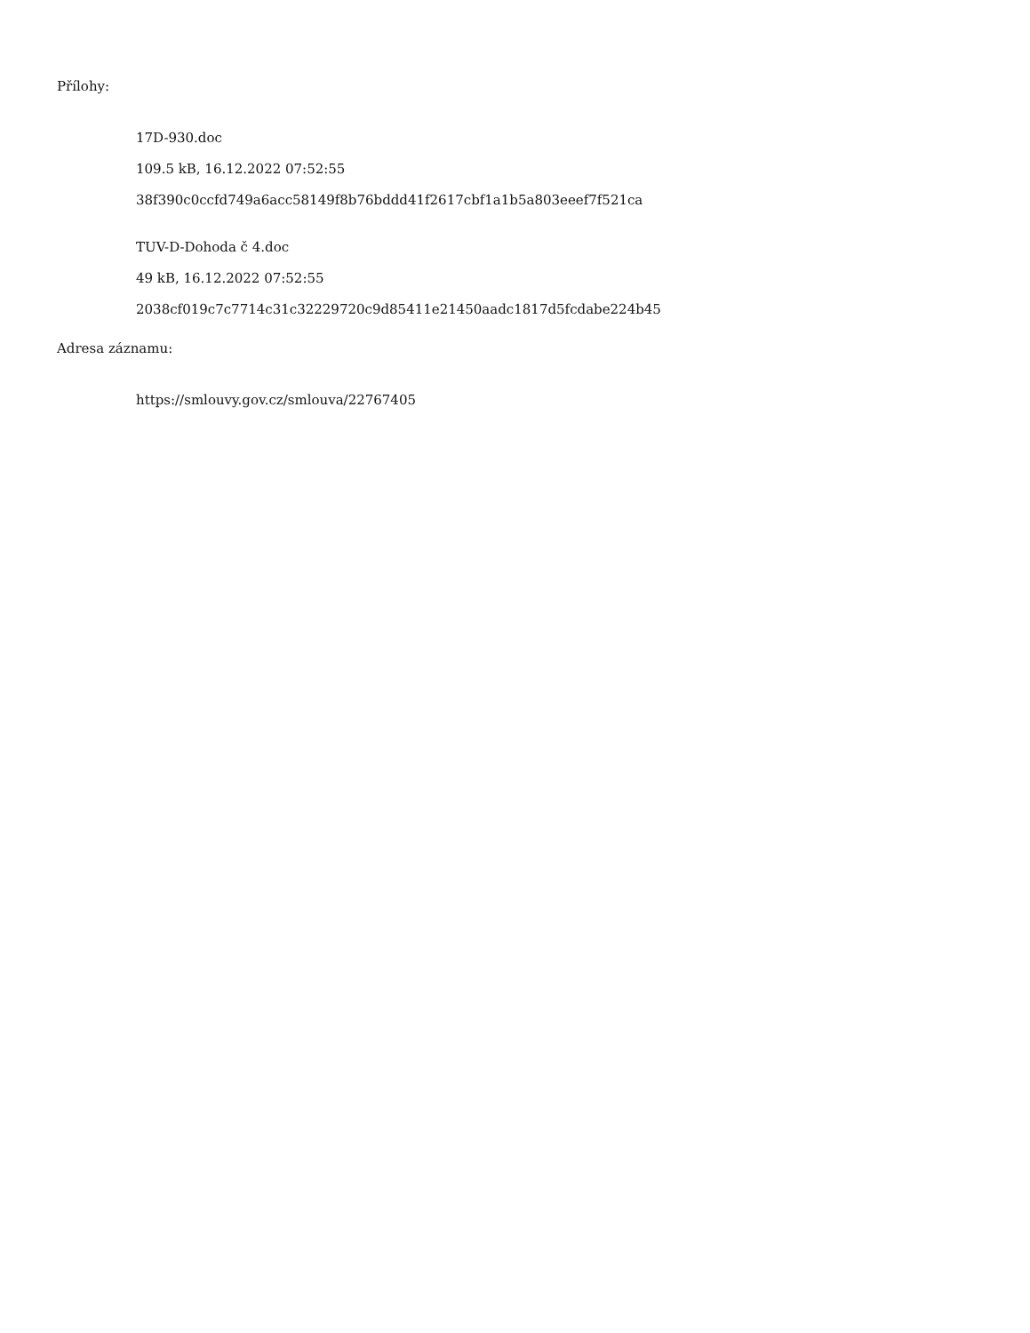Přílohy:
17D-930.doc
109.5 kB, 16.12.2022 07:52:55
38f390c0ccfd749a6acc58149f8b76bddd41f2617cbf1a1b5a803eeef7f521ca
TUV-D-Dohoda č 4.doc
49 kB, 16.12.2022 07:52:55
2038cf019c7c7714c31c32229720c9d85411e21450aadc1817d5fcdabe224b45
Adresa záznamu:
https://smlouvy.gov.cz/smlouva/22767405